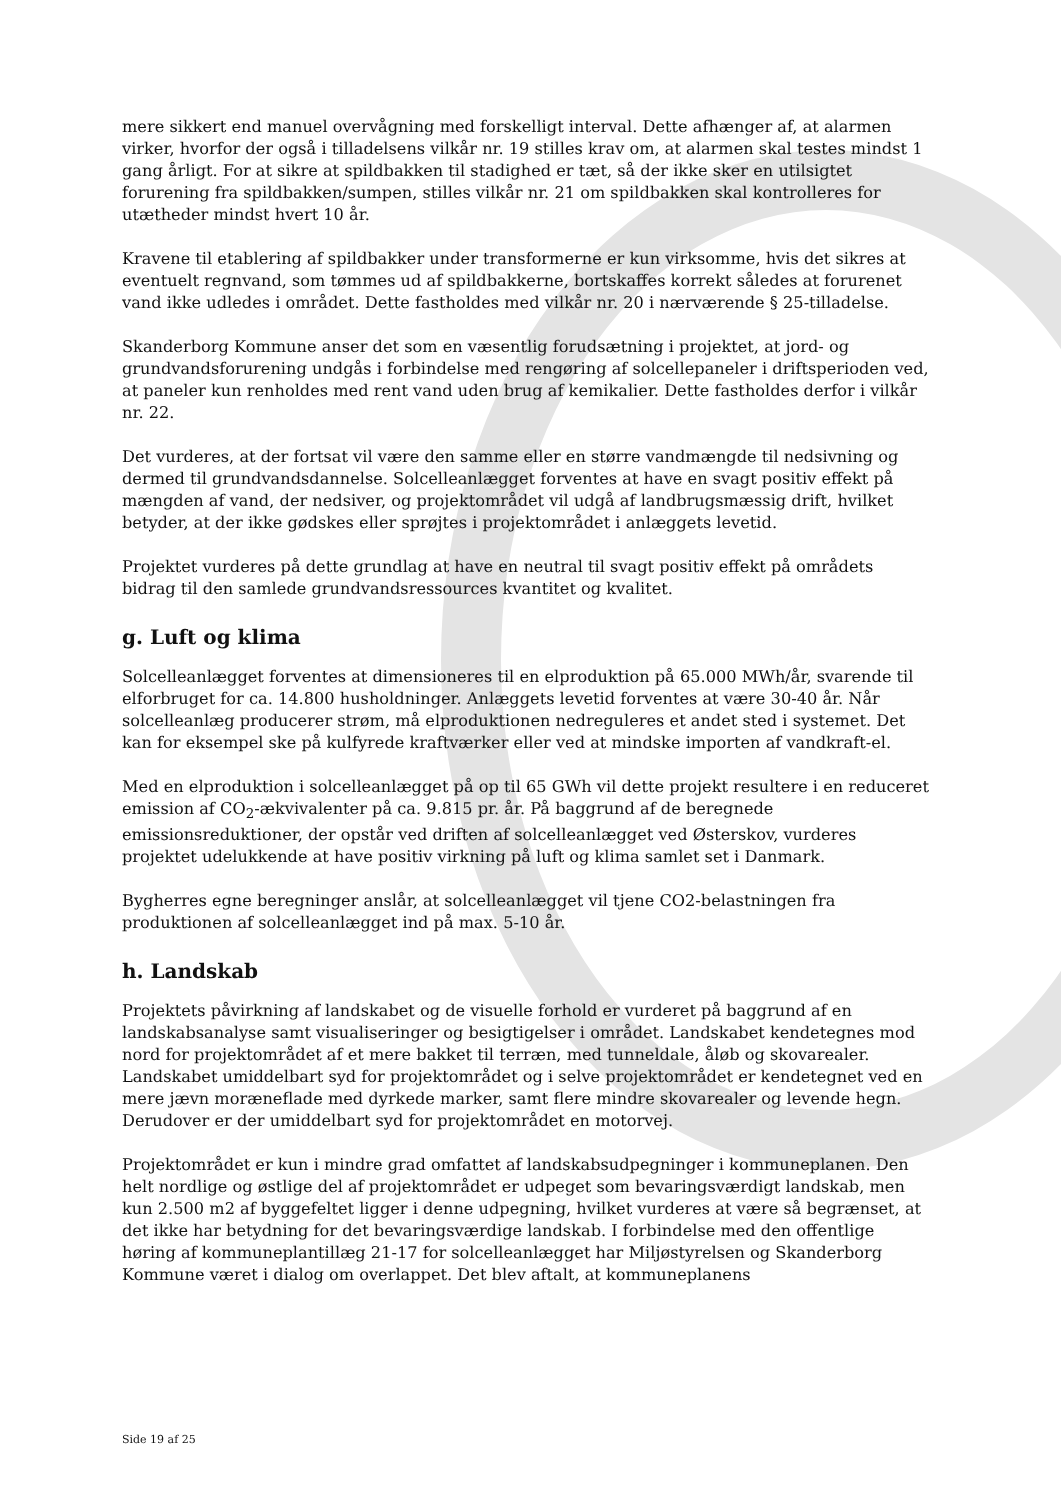mere sikkert end manuel overvågning med forskelligt interval. Dette afhænger af, at alarmen virker, hvorfor der også i tilladelsens vilkår nr. 19 stilles krav om, at alarmen skal testes mindst 1 gang årligt. For at sikre at spildbakken til stadighed er tæt, så der ikke sker en utilsigtet forurening fra spildbakken/sumpen, stilles vilkår nr. 21 om spildbakken skal kontrolleres for utætheder mindst hvert 10 år.
Kravene til etablering af spildbakker under transformerne er kun virksomme, hvis det sikres at eventuelt regnvand, som tømmes ud af spildbakkerne, bortskaffes korrekt således at forurenet vand ikke udledes i området. Dette fastholdes med vilkår nr. 20 i nærværende § 25-tilladelse.
Skanderborg Kommune anser det som en væsentlig forudsætning i projektet, at jord- og grundvandsforurening undgås i forbindelse med rengøring af solcellepaneler i driftsperioden ved, at paneler kun renholdes med rent vand uden brug af kemikalier. Dette fastholdes derfor i vilkår nr. 22.
Det vurderes, at der fortsat vil være den samme eller en større vandmængde til nedsivning og dermed til grundvandsdannelse. Solcelleanlægget forventes at have en svagt positiv effekt på mængden af vand, der nedsiver, og projektområdet vil udgå af landbrugsmæssig drift, hvilket betyder, at der ikke gødskes eller sprøjtes i projektområdet i anlæggets levetid.
Projektet vurderes på dette grundlag at have en neutral til svagt positiv effekt på områdets bidrag til den samlede grundvandsressources kvantitet og kvalitet.
g. Luft og klima
Solcelleanlægget forventes at dimensioneres til en elproduktion på 65.000 MWh/år, svarende til elforbruget for ca. 14.800 husholdninger. Anlæggets levetid forventes at være 30-40 år. Når solcelleanlæg producerer strøm, må elproduktionen nedreguleres et andet sted i systemet. Det kan for eksempel ske på kulfyrede kraftværker eller ved at mindske importen af vandkraft-el.
Med en elproduktion i solcelleanlægget på op til 65 GWh vil dette projekt resultere i en reduceret emission af CO<sub>2</sub>-ækvivalenter på ca. 9.815 pr. år. På baggrund af de beregnede emissionsreduktioner, der opstår ved driften af solcelleanlægget ved Østerskov, vurderes projektet udelukkende at have positiv virkning på luft og klima samlet set i Danmark.
Bygherres egne beregninger anslår, at solcelleanlægget vil tjene CO2-belastningen fra produktionen af solcelleanlægget ind på max. 5-10 år.
h. Landskab
Projektets påvirkning af landskabet og de visuelle forhold er vurderet på baggrund af en landskabsanalyse samt visualiseringer og besigtigelser i området. Landskabet kendetegnes mod nord for projektområdet af et mere bakket til terræn, med tunneldale, åløb og skovarealer. Landskabet umiddelbart syd for projektområdet og i selve projektområdet er kendetegnet ved en mere jævn moræneflade med dyrkede marker, samt flere mindre skovarealer og levende hegn. Derudover er der umiddelbart syd for projektområdet en motorvej.
Projektområdet er kun i mindre grad omfattet af landskabsudpegninger i kommuneplanen. Den helt nordlige og østlige del af projektområdet er udpeget som bevaringsværdigt landskab, men kun 2.500 m2 af byggefeltet ligger i denne udpegning, hvilket vurderes at være så begrænset, at det ikke har betydning for det bevaringsværdige landskab. I forbindelse med den offentlige høring af kommuneplantillæg 21-17 for solcelleanlægget har Miljøstyrelsen og Skanderborg Kommune været i dialog om overlappet. Det blev aftalt, at kommuneplanens
Side 19 af 25